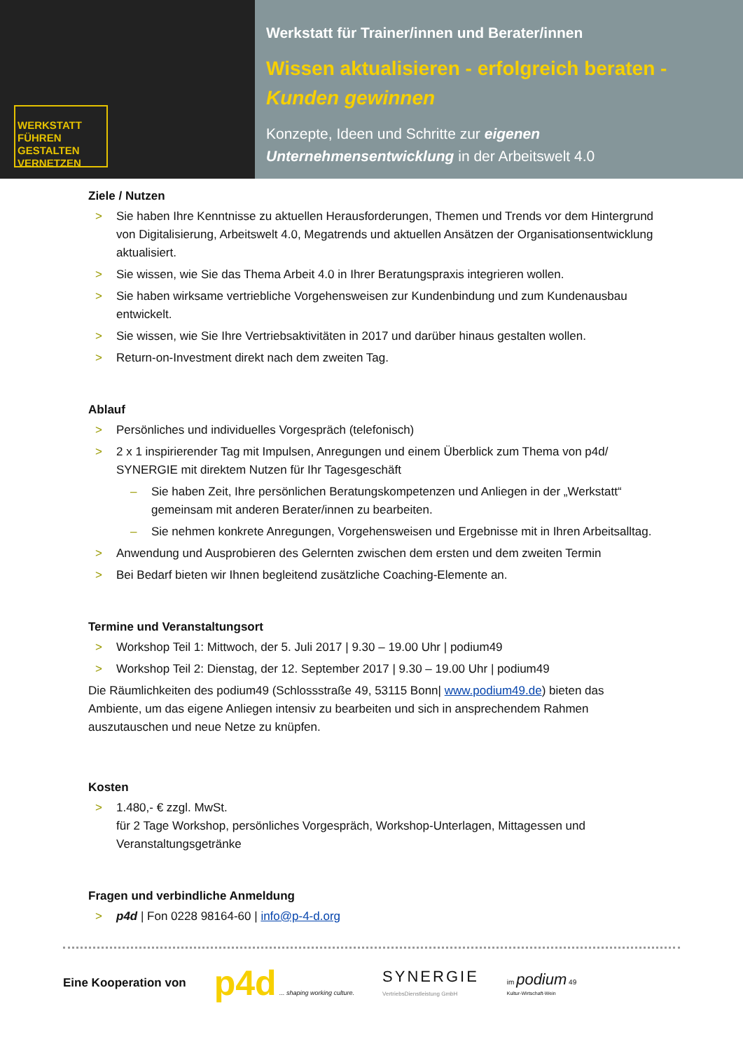WERKSTATT
FÜHREN
GESTALTEN
VERNETZEN
Werkstatt für Trainer/innen und Berater/innen
Wissen aktualisieren - erfolgreich beraten -
Kunden gewinnen
Konzepte, Ideen und Schritte zur eigenen Unternehmensentwicklung in der Arbeitswelt 4.0
Ziele / Nutzen
> Sie haben Ihre Kenntnisse zu aktuellen Herausforderungen, Themen und Trends vor dem Hintergrund von Digitalisierung, Arbeitswelt 4.0, Megatrends und aktuellen Ansätzen der Organisationsentwicklung aktualisiert.
> Sie wissen, wie Sie das Thema Arbeit 4.0 in Ihrer Beratungspraxis integrieren wollen.
> Sie haben wirksame vertriebliche Vorgehensweisen zur Kundenbindung und zum Kundenausbau entwickelt.
> Sie wissen, wie Sie Ihre Vertriebsaktivitäten in 2017 und darüber hinaus gestalten wollen.
> Return-on-Investment direkt nach dem zweiten Tag.
Ablauf
> Persönliches und individuelles Vorgespräch (telefonisch)
> 2 x 1 inspirierender Tag mit Impulsen, Anregungen und einem Überblick zum Thema von p4d/ SYNERGIE mit direktem Nutzen für Ihr Tagesgeschäft
– Sie haben Zeit, Ihre persönlichen Beratungskompetenzen und Anliegen in der „Werkstatt“ gemeinsam mit anderen Berater/innen zu bearbeiten.
– Sie nehmen konkrete Anregungen, Vorgehensweisen und Ergebnisse mit in Ihren Arbeitsalltag.
> Anwendung und Ausprobieren des Gelernten zwischen dem ersten und dem zweiten Termin
> Bei Bedarf bieten wir Ihnen begleitend zusätzliche Coaching-Elemente an.
Termine und Veranstaltungsort
> Workshop Teil 1: Mittwoch, der 5. Juli 2017 | 9.30 – 19.00 Uhr | podium49
> Workshop Teil 2: Dienstag, der 12. September 2017 | 9.30 – 19.00 Uhr | podium49
Die Räumlichkeiten des podium49 (Schlossstraße 49, 53115 Bonn| www.podium49.de) bieten das Ambiente, um das eigene Anliegen intensiv zu bearbeiten und sich in ansprechendem Rahmen auszutauschen und neue Netze zu knüpfen.
Kosten
> 1.480,- € zzgl. MwSt.
für 2 Tage Workshop, persönliches Vorgespräch, Workshop-Unterlagen, Mittagessen und Veranstaltungsgetränke
Fragen und verbindliche Anmeldung
> p4d | Fon 0228 98164-60 | info@p-4-d.org
Eine Kooperation von p4d ... shaping working culture. SYNERGIE
VertriebsDienstleistung GmbH im podium 49
Kultur-Wirtschaft-Wein